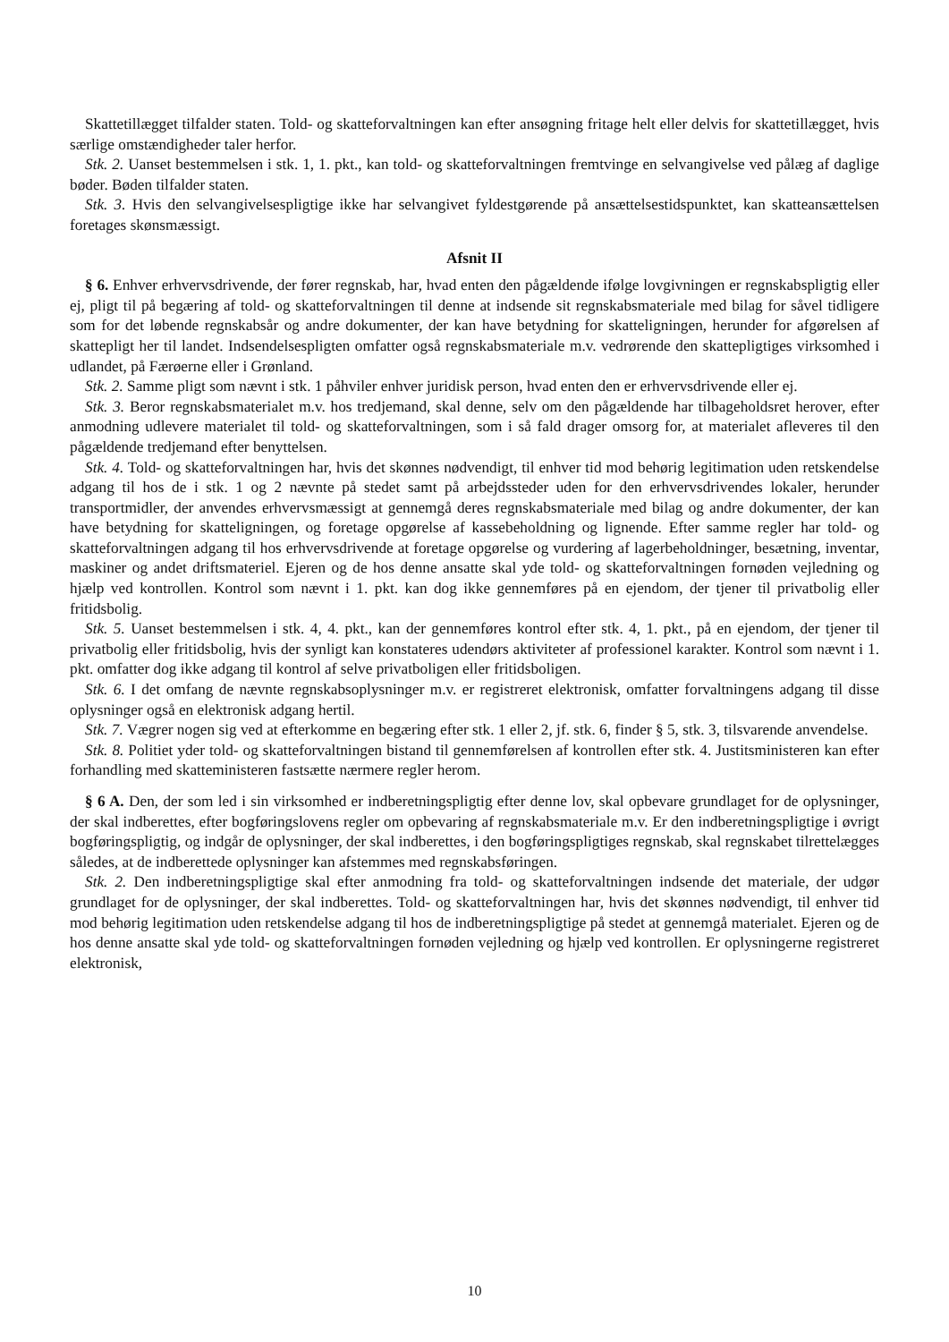Skattetillægget tilfalder staten. Told- og skatteforvaltningen kan efter ansøgning fritage helt eller delvis for skattetillægget, hvis særlige omstændigheder taler herfor.
Stk. 2. Uanset bestemmelsen i stk. 1, 1. pkt., kan told- og skatteforvaltningen fremtvinge en selvangivelse ved pålæg af daglige bøder. Bøden tilfalder staten.
Stk. 3. Hvis den selvangivelsespligtige ikke har selvangivet fyldestgørende på ansættelsestidspunktet, kan skatteansættelsen foretages skønsmæssigt.
Afsnit II
§ 6. Enhver erhvervsdrivende, der fører regnskab, har, hvad enten den pågældende ifølge lovgivningen er regnskabspligtig eller ej, pligt til på begæring af told- og skatteforvaltningen til denne at indsende sit regnskabsmateriale med bilag for såvel tidligere som for det løbende regnskabsår og andre dokumenter, der kan have betydning for skatteligningen, herunder for afgørelsen af skattepligt her til landet. Indsendelsespligten omfatter også regnskabsmateriale m.v. vedrørende den skattepligtiges virksomhed i udlandet, på Færøerne eller i Grønland.
Stk. 2. Samme pligt som nævnt i stk. 1 påhviler enhver juridisk person, hvad enten den er erhvervsdrivende eller ej.
Stk. 3. Beror regnskabsmaterialet m.v. hos tredjemand, skal denne, selv om den pågældende har tilbageholdsret herover, efter anmodning udlevere materialet til told- og skatteforvaltningen, som i så fald drager omsorg for, at materialet afleveres til den pågældende tredjemand efter benyttelsen.
Stk. 4. Told- og skatteforvaltningen har, hvis det skønnes nødvendigt, til enhver tid mod behørig legitimation uden retskendelse adgang til hos de i stk. 1 og 2 nævnte på stedet samt på arbejdssteder uden for den erhvervsdrivendes lokaler, herunder transportmidler, der anvendes erhvervsmæssigt at gennemgå deres regnskabsmateriale med bilag og andre dokumenter, der kan have betydning for skatteligningen, og foretage opgørelse af kassebeholdning og lignende. Efter samme regler har told- og skatteforvaltningen adgang til hos erhvervsdrivende at foretage opgørelse og vurdering af lagerbeholdninger, besætning, inventar, maskiner og andet driftsmateriel. Ejeren og de hos denne ansatte skal yde told- og skatteforvaltningen fornøden vejledning og hjælp ved kontrollen. Kontrol som nævnt i 1. pkt. kan dog ikke gennemføres på en ejendom, der tjener til privatbolig eller fritidsbolig.
Stk. 5. Uanset bestemmelsen i stk. 4, 4. pkt., kan der gennemføres kontrol efter stk. 4, 1. pkt., på en ejendom, der tjener til privatbolig eller fritidsbolig, hvis der synligt kan konstateres udendørs aktiviteter af professionel karakter. Kontrol som nævnt i 1. pkt. omfatter dog ikke adgang til kontrol af selve privatboligen eller fritidsboligen.
Stk. 6. I det omfang de nævnte regnskabsoplysninger m.v. er registreret elektronisk, omfatter forvaltningens adgang til disse oplysninger også en elektronisk adgang hertil.
Stk. 7. Vægrer nogen sig ved at efterkomme en begæring efter stk. 1 eller 2, jf. stk. 6, finder § 5, stk. 3, tilsvarende anvendelse.
Stk. 8. Politiet yder told- og skatteforvaltningen bistand til gennemførelsen af kontrollen efter stk. 4. Justitsministeren kan efter forhandling med skatteministeren fastsætte nærmere regler herom.
§ 6 A. Den, der som led i sin virksomhed er indberetningspligtig efter denne lov, skal opbevare grundlaget for de oplysninger, der skal indberettes, efter bogføringslovens regler om opbevaring af regnskabsmateriale m.v. Er den indberetningspligtige i øvrigt bogføringspligtig, og indgår de oplysninger, der skal indberettes, i den bogføringspligtiges regnskab, skal regnskabet tilrettelægges således, at de indberettede oplysninger kan afstemmes med regnskabsføringen.
Stk. 2. Den indberetningspligtige skal efter anmodning fra told- og skatteforvaltningen indsende det materiale, der udgør grundlaget for de oplysninger, der skal indberettes. Told- og skatteforvaltningen har, hvis det skønnes nødvendigt, til enhver tid mod behørig legitimation uden retskendelse adgang til hos de indberetningspligtige på stedet at gennemgå materialet. Ejeren og de hos denne ansatte skal yde told- og skatteforvaltningen fornøden vejledning og hjælp ved kontrollen. Er oplysningerne registreret elektronisk,
10